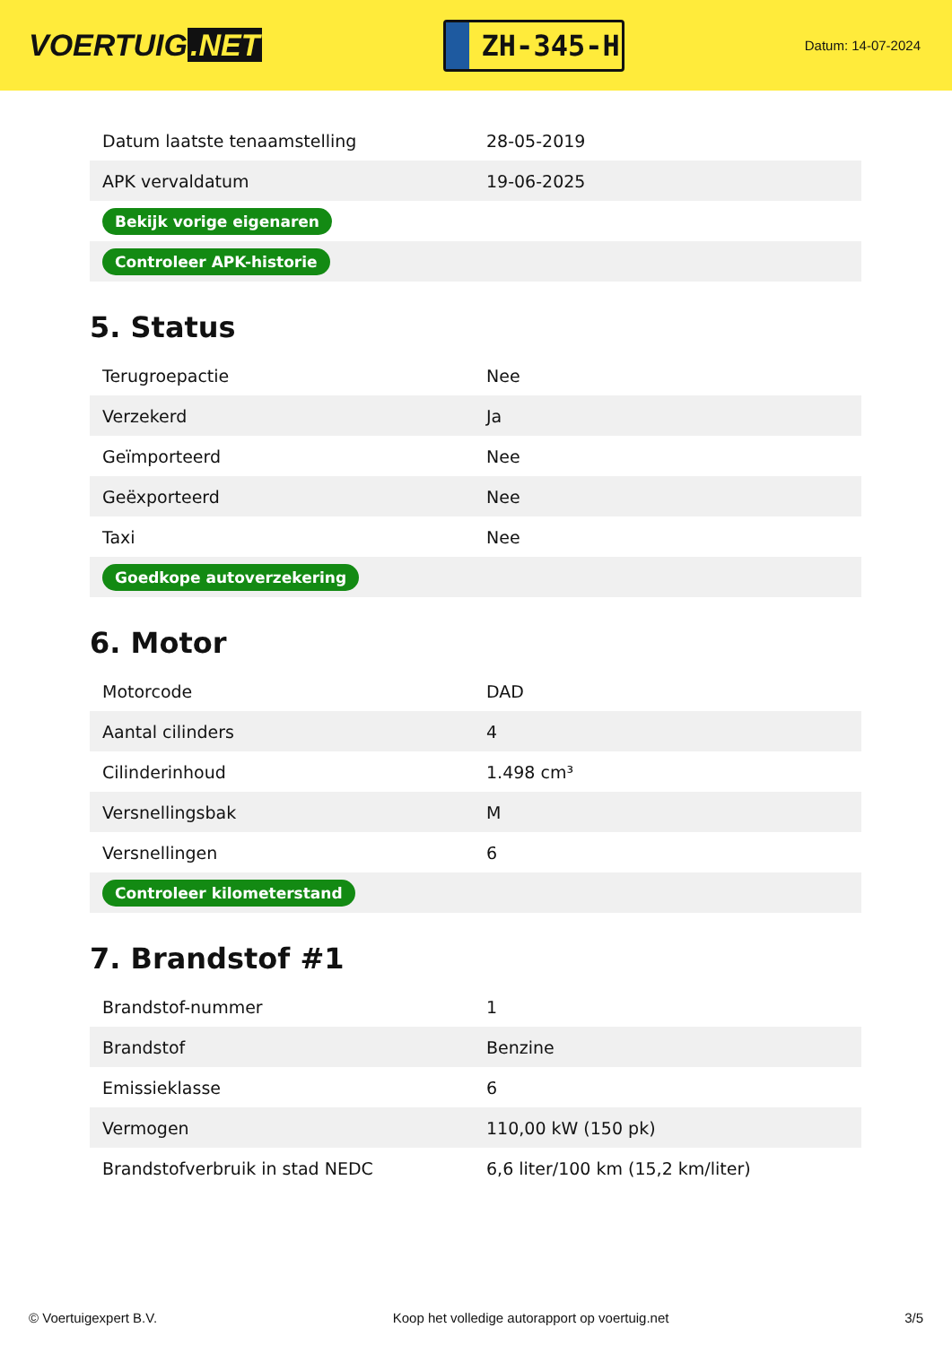VOERTUIG.NET
ZH-345-H
Datum: 14-07-2024
| Datum laatste tenaamstelling | 28-05-2019 |
| APK vervaldatum | 19-06-2025 |
| Bekijk vorige eigenaren | |
| Controleer APK-historie | |
5. Status
| Terugroepactie | Nee |
| Verzekerd | Ja |
| Geïmporteerd | Nee |
| Geëxporteerd | Nee |
| Taxi | Nee |
| Goedkope autoverzekering | |
6. Motor
| Motorcode | DAD |
| Aantal cilinders | 4 |
| Cilinderinhoud | 1.498 cm³ |
| Versnellingsbak | M |
| Versnellingen | 6 |
| Controleer kilometerstand | |
7. Brandstof #1
| Brandstof-nummer | 1 |
| Brandstof | Benzine |
| Emissieklasse | 6 |
| Vermogen | 110,00 kW (150 pk) |
| Brandstofverbruik in stad NEDC | 6,6 liter/100 km (15,2 km/liter) |
© Voertuigexpert B.V. Koop het volledige autorapport op voertuig.net 3/5